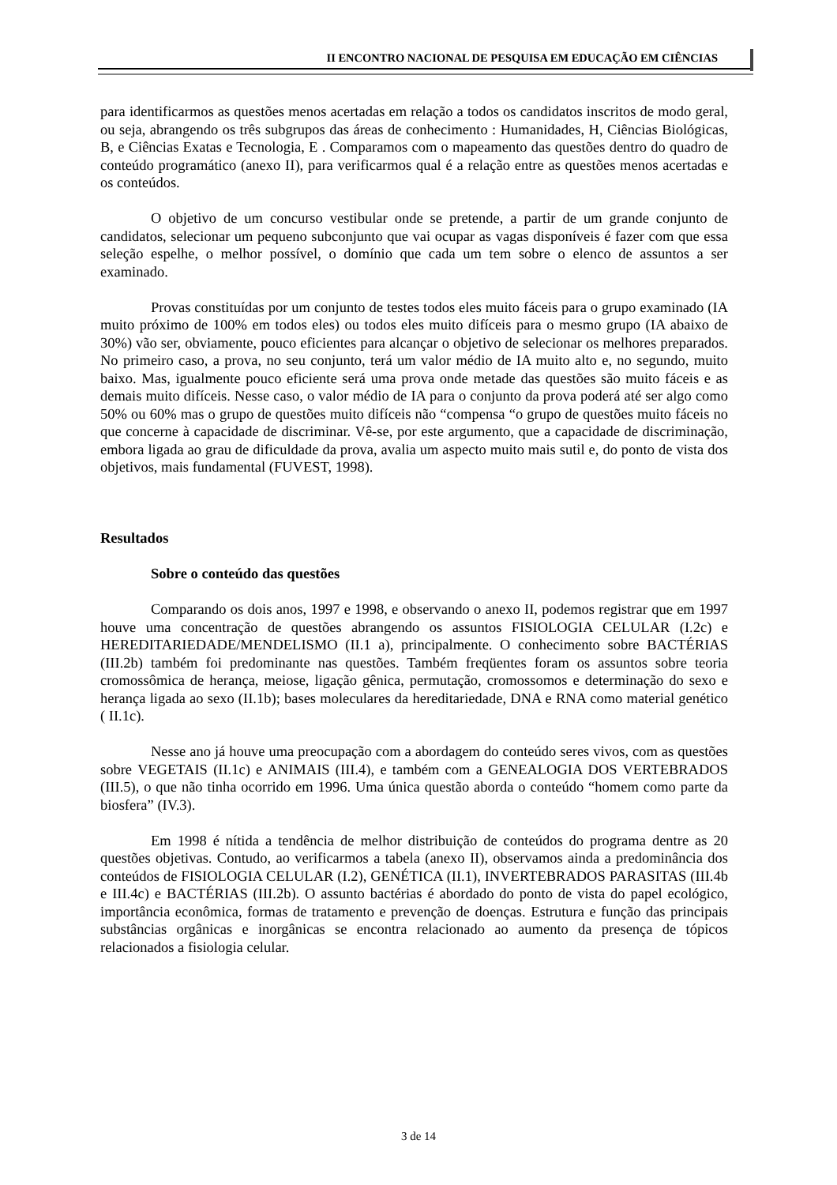II ENCONTRO NACIONAL DE PESQUISA EM EDUCAÇÃO EM CIÊNCIAS
para identificarmos as questões menos acertadas em relação a todos os candidatos inscritos de modo geral, ou seja, abrangendo os três subgrupos das áreas de conhecimento : Humanidades, H, Ciências Biológicas, B, e Ciências Exatas e Tecnologia, E . Comparamos com o mapeamento das questões dentro do quadro de conteúdo programático (anexo II), para verificarmos qual é a relação entre as questões menos acertadas e os conteúdos.
O objetivo de um concurso vestibular onde se pretende, a partir de um grande conjunto de candidatos, selecionar um pequeno subconjunto que vai ocupar as vagas disponíveis é fazer com que essa seleção espelhe, o melhor possível, o domínio que cada um tem sobre o elenco de assuntos a ser examinado.
Provas constituídas por um conjunto de testes todos eles muito fáceis para o grupo examinado (IA muito próximo de 100% em todos eles) ou todos eles muito difíceis para o mesmo grupo (IA abaixo de 30%) vão ser, obviamente, pouco eficientes para alcançar o objetivo de selecionar os melhores preparados. No primeiro caso, a prova, no seu conjunto, terá um valor médio de IA muito alto e, no segundo, muito baixo. Mas, igualmente pouco eficiente será uma prova onde metade das questões são muito fáceis e as demais muito difíceis. Nesse caso, o valor médio de IA para o conjunto da prova poderá até ser algo como 50% ou 60% mas o grupo de questões muito difíceis não “compensa “o grupo de questões muito fáceis no que concerne à capacidade de discriminar. Vê-se, por este argumento, que a capacidade de discriminação, embora ligada ao grau de dificuldade da prova, avalia um aspecto muito mais sutil e, do ponto de vista dos objetivos, mais fundamental (FUVEST, 1998).
Resultados
Sobre o conteúdo das questões
Comparando os dois anos, 1997 e 1998, e observando o anexo II, podemos registrar que em 1997 houve uma concentração de questões abrangendo os assuntos FISIOLOGIA CELULAR (I.2c) e HEREDITARIEDADE/MENDELISMO (II.1 a), principalmente. O conhecimento sobre BACTÉRIAS (III.2b) também foi predominante nas questões. Também freqüentes foram os assuntos sobre teoria cromossômica de herança, meiose, ligação gênica, permutação, cromossomos e determinação do sexo e herança ligada ao sexo (II.1b); bases moleculares da hereditariedade, DNA e RNA como material genético ( II.1c).
Nesse ano já houve uma preocupação com a abordagem do conteúdo seres vivos, com as questões sobre VEGETAIS (II.1c) e ANIMAIS (III.4), e também com a GENEALOGIA DOS VERTEBRADOS (III.5), o que não tinha ocorrido em 1996. Uma única questão aborda o conteúdo “homem como parte da biosfera” (IV.3).
Em 1998 é nítida a tendência de melhor distribuição de conteúdos do programa dentre as 20 questões objetivas. Contudo, ao verificarmos a tabela (anexo II), observamos ainda a predominância dos conteúdos de FISIOLOGIA CELULAR (I.2), GENÉTICA (II.1), INVERTEBRADOS PARASITAS (III.4b e III.4c) e BACTÉRIAS (III.2b). O assunto bactérias é abordado do ponto de vista do papel ecológico, importância econômica, formas de tratamento e prevenção de doenças. Estrutura e função das principais substâncias orgânicas e inorgânicas se encontra relacionado ao aumento da presença de tópicos relacionados a fisiologia celular.
3 de 14